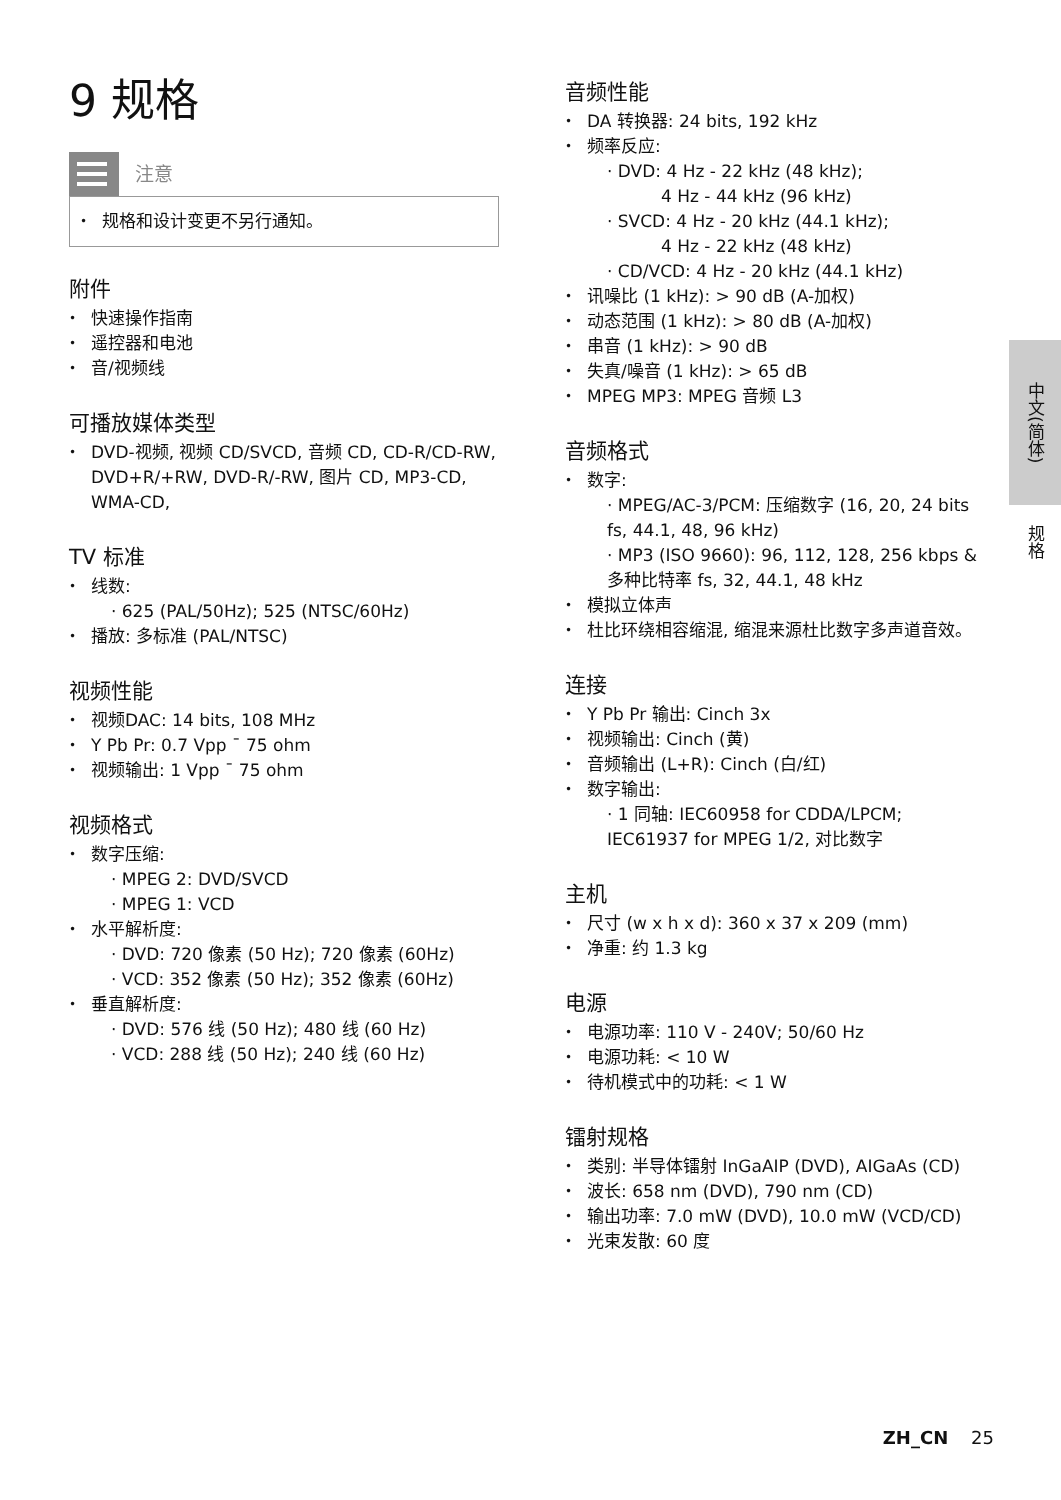9 规格
注意
规格和设计变更不另行通知。
附件
快速操作指南
遥控器和电池
音/视频线
可播放媒体类型
DVD-视频, 视频 CD/SVCD, 音频 CD, CD-R/CD-RW, DVD+R/+RW, DVD-R/-RW, 图片 CD, MP3-CD, WMA-CD,
TV 标准
线数:
· 625 (PAL/50Hz); 525 (NTSC/60Hz)
播放: 多标准 (PAL/NTSC)
视频性能
视频DAC: 14 bits, 108 MHz
Y Pb Pr: 0.7 Vpp ¯ 75 ohm
视频输出: 1 Vpp ¯ 75 ohm
视频格式
数字压缩:
· MPEG 2: DVD/SVCD
· MPEG 1: VCD
水平解析度:
· DVD: 720 像素 (50 Hz); 720 像素 (60Hz)
· VCD: 352 像素 (50 Hz); 352 像素 (60Hz)
垂直解析度:
· DVD: 576 线 (50 Hz); 480 线 (60 Hz)
· VCD: 288 线 (50 Hz); 240 线 (60 Hz)
音频性能
DA 转换器: 24 bits, 192 kHz
频率反应:
· DVD: 4 Hz - 22 kHz (48 kHz);
4 Hz - 44 kHz (96 kHz)
· SVCD: 4 Hz - 20 kHz (44.1 kHz);
4 Hz - 22 kHz (48 kHz)
· CD/VCD: 4 Hz - 20 kHz (44.1 kHz)
讯噪比 (1 kHz): > 90 dB (A-加权)
动态范围 (1 kHz): > 80 dB (A-加权)
串音 (1 kHz): > 90 dB
失真/噪音 (1 kHz): > 65 dB
MPEG MP3: MPEG 音频 L3
音频格式
数字:
· MPEG/AC-3/PCM: 压缩数字 (16, 20, 24 bits fs, 44.1, 48, 96 kHz)
· MP3 (ISO 9660): 96, 112, 128, 256 kbps & 多种比特率 fs, 32, 44.1, 48 kHz
模拟立体声
杜比环绕相容缩混, 缩混来源杜比数字多声道音效。
连接
Y Pb Pr 输出: Cinch 3x
视频输出: Cinch (黄)
音频输出 (L+R): Cinch (白/红)
数字输出:
· 1 同轴: IEC60958 for CDDA/LPCM;
IEC61937 for MPEG 1/2, 对比数字
主机
尺寸 (w x h x d): 360 x 37 x 209 (mm)
净重: 约 1.3 kg
电源
电源功率: 110 V - 240V; 50/60 Hz
电源功耗: < 10 W
待机模式中的功耗: < 1 W
镭射规格
类别: 半导体镭射 InGaAIP (DVD), AIGaAs (CD)
波长: 658 nm (DVD), 790 nm (CD)
输出功率: 7.0 mW (DVD), 10.0 mW (VCD/CD)
光束发散: 60 度
中文(简体)
规格
ZH_CN 25